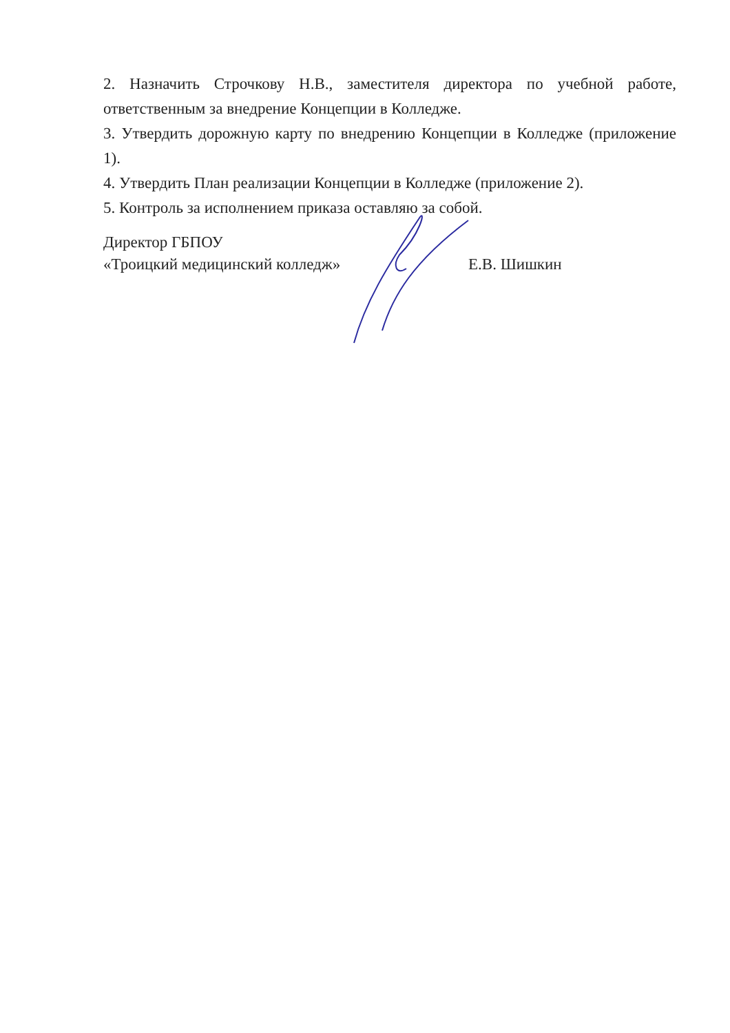2. Назначить Строчкову Н.В., заместителя директора по учебной работе, ответственным за внедрение Концепции в Колледже.
3. Утвердить дорожную карту по внедрению Концепции в Колледже (приложение 1).
4. Утвердить План реализации Концепции в Колледже (приложение 2).
5. Контроль за исполнением приказа оставляю за собой.
Директор ГБПОУ
«Троицкий медицинский колледж»
Е.В. Шишкин